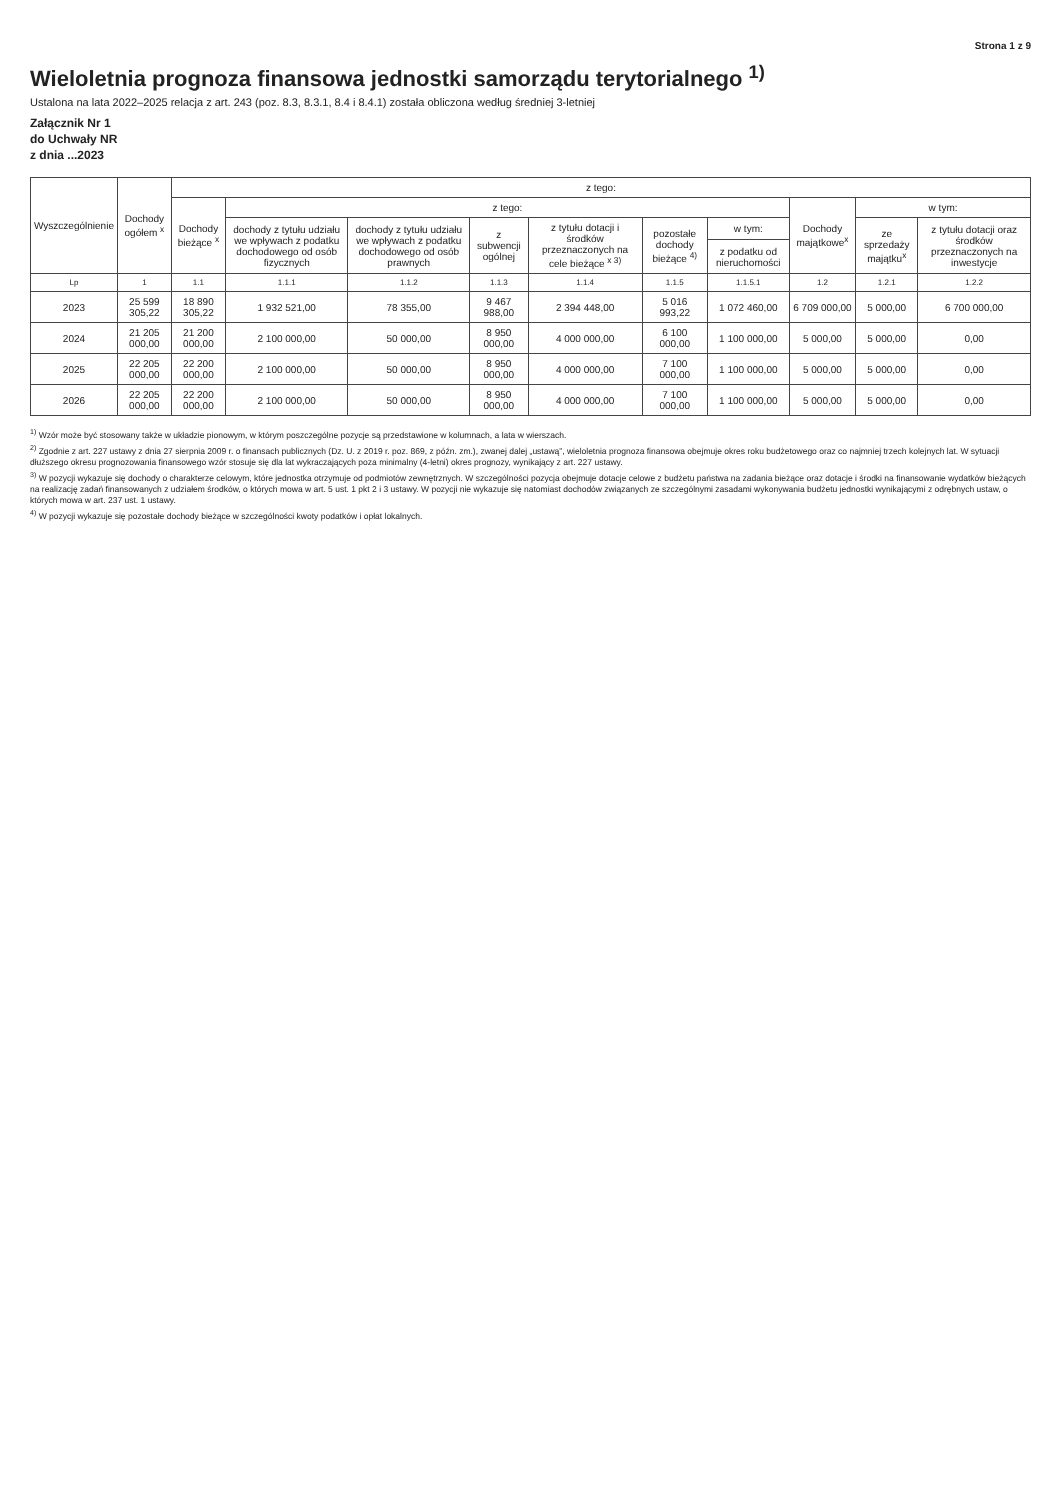Strona 1 z 9
Wieloletnia prognoza finansowa jednostki samorządu terytorialnego <sup>1)</sup>
Ustalona na lata 2022–2025 relacja z art. 243 (poz. 8.3, 8.3.1, 8.4 i 8.4.1) została obliczona według średniej 3-letniej
Załącznik Nr 1
do Uchwały NR
z dnia ...2023
| Wyszczególnienie | Dochody ogółem <sup>x</sup> | z tego: | | | | | | | | | |
| --- | --- | --- | --- | --- | --- | --- | --- | --- | --- | --- | --- |
| | | Dochody bieżące <sup>x</sup> | z tego: | | | | | | Dochody majątkowe<sup>x</sup> | w tym: | |
| | | | dochody z tytułu udziału we wpływach z podatku dochodowego od osób fizycznych | dochody z tytułu udziału we wpływach z podatku dochodowego od osób prawnych | z subwencji ogólnej | z tytułu dotacji i środków przeznaczonych na cele bieżące <sup>x 3)</sup> | pozostałe dochody bieżące <sup>4)</sup> | w tym: | | ze sprzedaży majątku<sup>x</sup> | z tytułu dotacji oraz środków przeznaczonych na inwestycje |
| | | | | | | | | z podatku od nieruchomości | | | |
| Lp | 1 | 1.1 | 1.1.1 | 1.1.2 | 1.1.3 | 1.1.4 | 1.1.5 | 1.1.5.1 | 1.2 | 1.2.1 | 1.2.2 |
| 2023 | 25 599 305,22 | 18 890 305,22 | 1 932 521,00 | 78 355,00 | 9 467 988,00 | 2 394 448,00 | 5 016 993,22 | 1 072 460,00 | 6 709 000,00 | 5 000,00 | 6 700 000,00 |
| 2024 | 21 205 000,00 | 21 200 000,00 | 2 100 000,00 | 50 000,00 | 8 950 000,00 | 4 000 000,00 | 6 100 000,00 | 1 100 000,00 | 5 000,00 | 5 000,00 | 0,00 |
| 2025 | 22 205 000,00 | 22 200 000,00 | 2 100 000,00 | 50 000,00 | 8 950 000,00 | 4 000 000,00 | 7 100 000,00 | 1 100 000,00 | 5 000,00 | 5 000,00 | 0,00 |
| 2026 | 22 205 000,00 | 22 200 000,00 | 2 100 000,00 | 50 000,00 | 8 950 000,00 | 4 000 000,00 | 7 100 000,00 | 1 100 000,00 | 5 000,00 | 5 000,00 | 0,00 |
<sup>1)</sup> Wzór może być stosowany także w układzie pionowym, w którym poszczególne pozycje są przedstawione w kolumnach, a lata w wierszach.
<sup>2)</sup> Zgodnie z art. 227 ustawy z dnia 27 sierpnia 2009 r. o finansach publicznych (Dz. U. z 2019 r. poz. 869, z późn. zm.), zwanej dalej „ustawą”, wieloletnia prognoza finansowa obejmuje okres roku budżetowego oraz co najmniej trzech kolejnych lat. W sytuacji dłuższego okresu prognozowania finansowego wzór stosuje się dla lat wykraczających poza minimalny (4-letni) okres prognozy, wynikający z art. 227 ustawy.
<sup>3)</sup> W pozycji wykazuje się dochody o charakterze celowym, które jednostka otrzymuje od podmiotów zewnętrznych. W szczególności pozycja obejmuje dotacje celowe z budżetu państwa na zadania bieżące oraz dotacje i środki na finansowanie wydatków bieżących na realizację zadań finansowanych z udziałem środków, o których mowa w art. 5 ust. 1 pkt 2 i 3 ustawy. W pozycji nie wykazuje się natomiast dochodów związanych ze szczególnymi zasadami wykonywania budżetu jednostki wynikającymi z odrębnych ustaw, o których mowa w art. 237 ust. 1 ustawy.
<sup>4)</sup> W pozycji wykazuje się pozostałe dochody bieżące w szczególności kwoty podatków i opłat lokalnych.